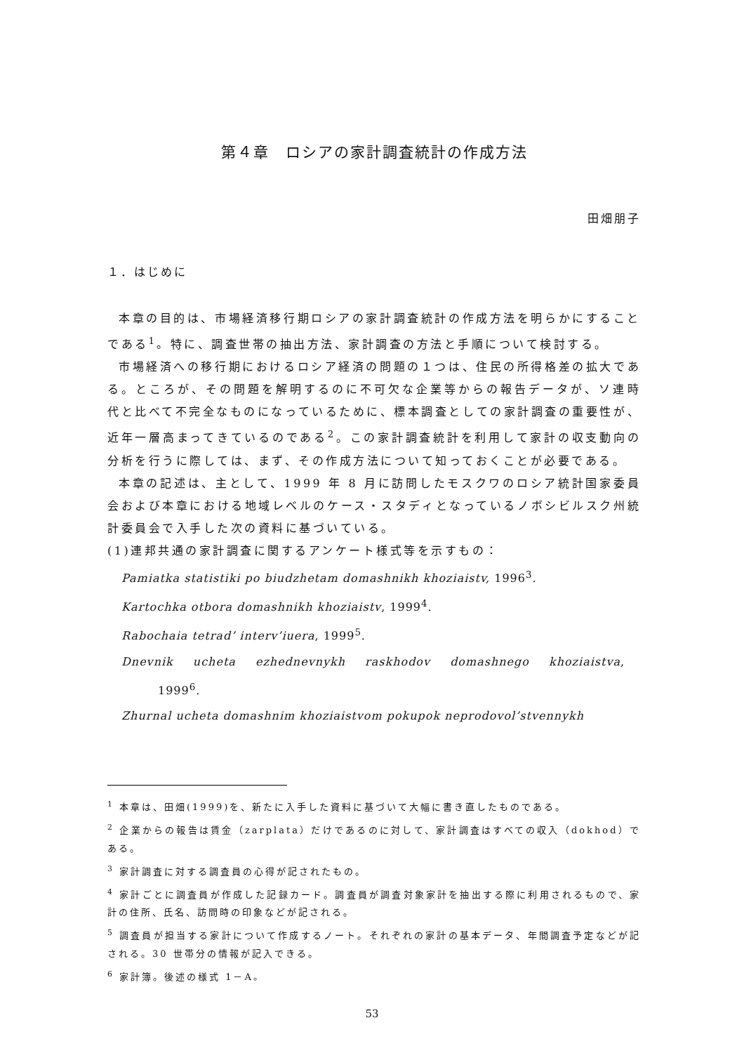第４章　ロシアの家計調査統計の作成方法
田畑朋子
１．はじめに
本章の目的は、市場経済移行期ロシアの家計調査統計の作成方法を明らかにすることである<sup>1</sup>。特に、調査世帯の抽出方法、家計調査の方法と手順について検討する。
市場経済への移行期におけるロシア経済の問題の１つは、住民の所得格差の拡大である。ところが、その問題を解明するのに不可欠な企業等からの報告データが、ソ連時代と比べて不完全なものになっているために、標本調査としての家計調査の重要性が、近年一層高まってきているのである<sup>2</sup>。この家計調査統計を利用して家計の収支動向の分析を行うに際しては、まず、その作成方法について知っておくことが必要である。
本章の記述は、主として、1999 年 8 月に訪問したモスクワのロシア統計国家委員会および本章における地域レベルのケース・スタディとなっているノボシビルスク州統計委員会で入手した次の資料に基づいている。
(1)連邦共通の家計調査に関するアンケート様式等を示すもの：
Pamiatka statistiki po biudzhetam domashnikh khoziaistv, 1996<sup>3</sup>.
Kartochka otbora domashnikh khoziaistv, 1999<sup>4</sup>.
Rabochaia tetrad’ interv’iuera, 1999<sup>5</sup>.
Dnevnik ucheta ezhednevnykh raskhodov domashnego khoziaistva,
1999<sup>6</sup>.
Zhurnal ucheta domashnim khoziaistvom pokupok neprodovol’stvennykh
<sup>1</sup> 本章は、田畑(1999)を、新たに入手した資料に基づいて大幅に書き直したものである。
<sup>2</sup> 企業からの報告は賃金（zarplata）だけであるのに対して、家計調査はすべての収入（dokhod）である。
<sup>3</sup> 家計調査に対する調査員の心得が記されたもの。
<sup>4</sup> 家計ごとに調査員が作成した記録カード。調査員が調査対象家計を抽出する際に利用されるもので、家計の住所、氏名、訪問時の印象などが記される。
<sup>5</sup> 調査員が担当する家計について作成するノート。それぞれの家計の基本データ、年間調査予定などが記される。30 世帯分の情報が記入できる。
<sup>6</sup> 家計簿。後述の様式 1－A。
53